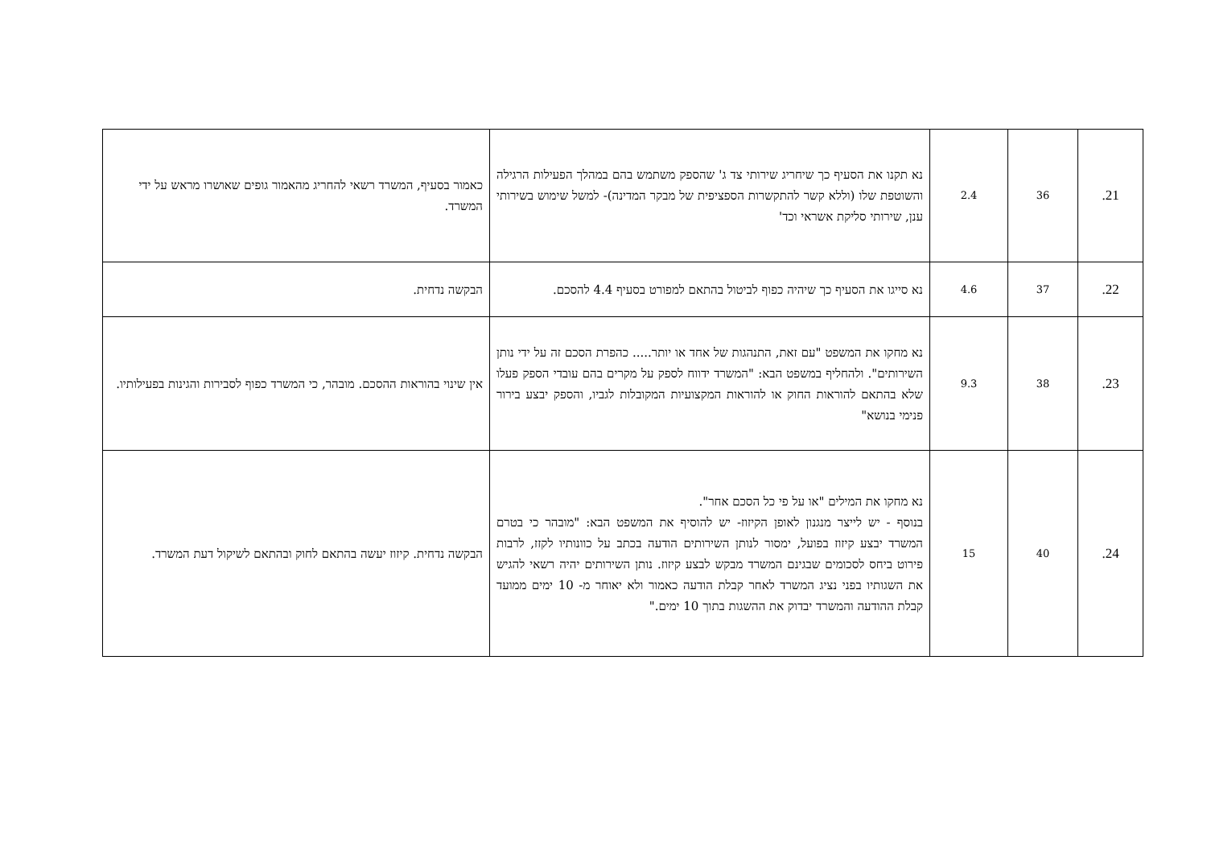| 21. | 36 | 2.4 | נא תקנו את הסעיף כך שיחריג שירותי צד ג' שהספק משתמש בהם במהלך הפעילות הרגילה והשוטפת שלו (וללא קשר להתקשרות הספציפית של מבקר המדינה)- למשל שימוש בשירותי ענן, שירותי סליקת אשראי וכד' | כאמור בסעיף, המשרד רשאי להחריג מהאמור גופים שאושרו מראש על ידי המשרד. |
| 22. | 37 | 4.6 | נא סייגו את הסעיף כך שיהיה כפוף לביטול בהתאם למפורט בסעיף 4.4 להסכם. | הבקשה נדחית. |
| 23. | 38 | 9.3 | נא מחקו את המשפט "עם זאת, התנהגות של אחד או יותר..... כהפרת הסכם זה על ידי נותן השירותים". ולהחליף במשפט הבא: "המשרד ידווח לספק על מקרים בהם עובדי הספק פעלו שלא בהתאם להוראות החוק או להוראות המקצועיות המקובלות לגביו, והספק יבצע בירור פנימי בנושא" | אין שינוי בהוראות ההסכם. מובהר, כי המשרד כפוף לסבירות והגינות בפעילותיו. |
| 24. | 40 | 15 | נא מחקו את המילים "או על פי כל הסכם אחר". בנוסף - יש לייצר מנגנון לאופן הקיזוז- יש להוסיף את המשפט הבא: "מובהר כי בטרם המשרד יבצע קיזוז בפועל, ימסור לנותן השירותים הודעה בכתב על כוונותיו לקזז, לרבות פירוט ביחס לסכומים שבגינם המשרד מבקש לבצע קיזוז. נותן השירותים יהיה רשאי להגיש את השגותיו בפני נציג המשרד לאחר קבלת הודעה כאמור ולא יאוחר מ- 10 ימים ממועד קבלת ההודעה והמשרד יבדוק את ההשגות בתוך 10 ימים." | הבקשה נדחית. קיזוז יעשה בהתאם לחוק ובהתאם לשיקול דעת המשרד. |